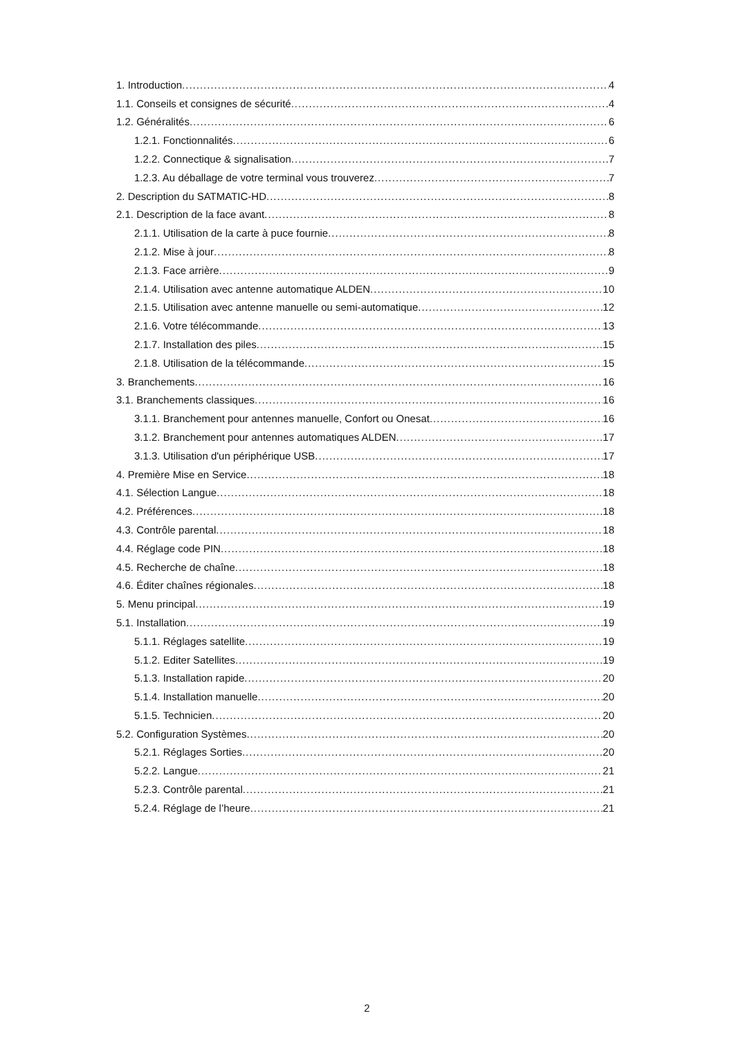1. Introduction 4
1.1. Conseils et consignes de sécurité 4
1.2. Généralités 6
1.2.1. Fonctionnalités 6
1.2.2. Connectique & signalisation 7
1.2.3. Au déballage de votre terminal vous trouverez 7
2. Description du SATMATIC-HD 8
2.1. Description de la face avant 8
2.1.1. Utilisation de la carte à puce fournie 8
2.1.2. Mise à jour 8
2.1.3. Face arrière 9
2.1.4. Utilisation avec antenne automatique ALDEN 10
2.1.5. Utilisation avec antenne manuelle ou semi-automatique 12
2.1.6. Votre télécommande 13
2.1.7. Installation des piles 15
2.1.8. Utilisation de la télécommande 15
3. Branchements 16
3.1. Branchements classiques 16
3.1.1. Branchement pour antennes manuelle, Confort ou Onesat 16
3.1.2. Branchement pour antennes automatiques ALDEN 17
3.1.3. Utilisation d'un périphérique USB 17
4. Première Mise en Service 18
4.1. Sélection Langue 18
4.2. Préférences 18
4.3. Contrôle parental 18
4.4. Réglage code PIN 18
4.5. Recherche de chaîne 18
4.6. Éditer chaînes régionales 18
5. Menu principal 19
5.1. Installation 19
5.1.1. Réglages satellite 19
5.1.2. Editer Satellites 19
5.1.3. Installation rapide 20
5.1.4. Installation manuelle 20
5.1.5. Technicien 20
5.2. Configuration Systèmes 20
5.2.1. Réglages Sorties 20
5.2.2. Langue 21
5.2.3. Contrôle parental 21
5.2.4. Réglage de l’heure 21
2